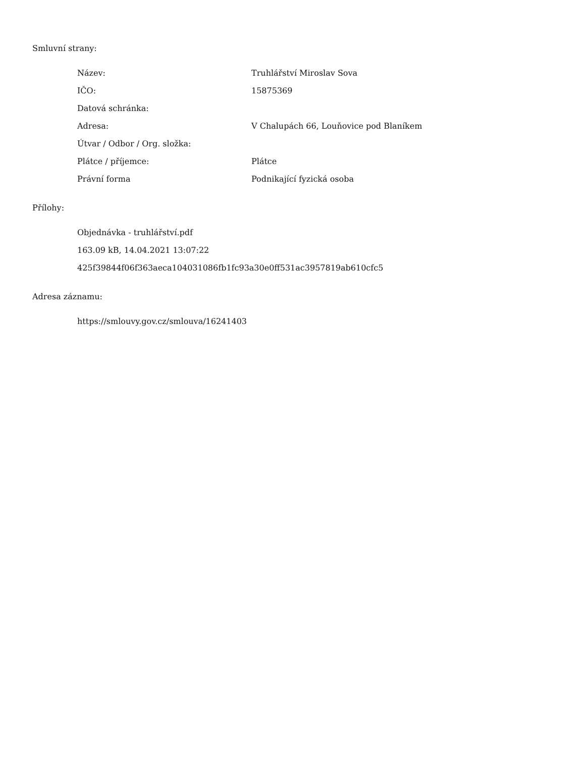Smluvní strany:
| Název: | Truhlářství Miroslav Sova |
| IČO: | 15875369 |
| Datová schránka: | |
| Adresa: | V Chalupách 66, Louňovice pod Blaníkem |
| Útvar / Odbor / Org. složka: | |
| Plátce / příjemce: | Plátce |
| Právní forma | Podnikající fyzická osoba |
Přílohy:
Objednávka - truhlářství.pdf
163.09 kB, 14.04.2021 13:07:22
425f39844f06f363aeca104031086fb1fc93a30e0ff531ac3957819ab610cfc5
Adresa záznamu:
https://smlouvy.gov.cz/smlouva/16241403